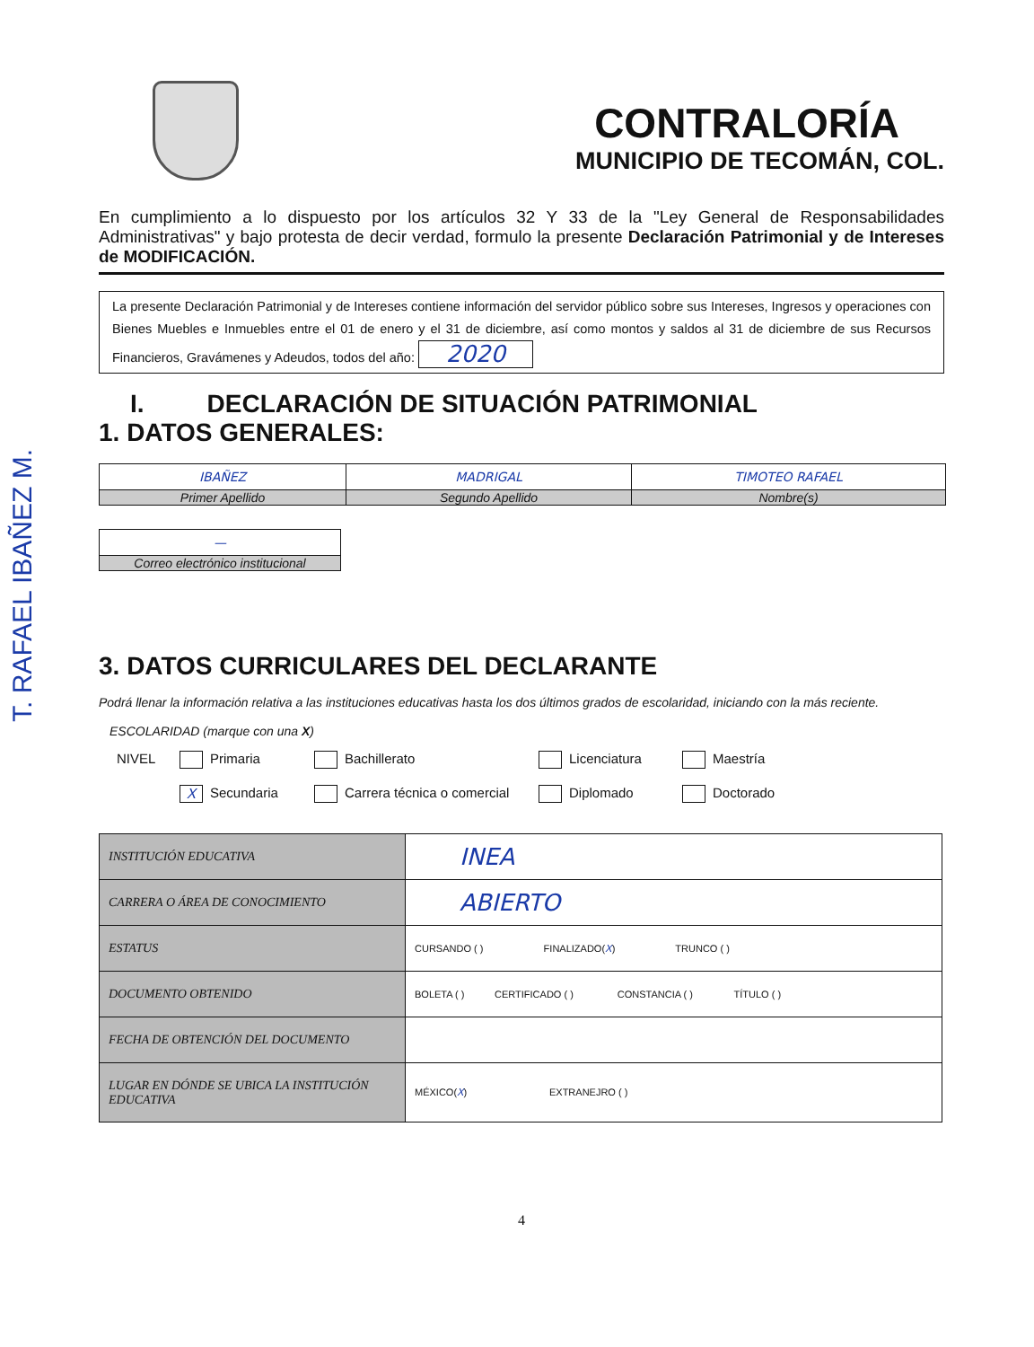T. RAFAEL IBAÑEZ M.
CONTRALORÍA
MUNICIPIO DE TECOMÁN, COL.
En cumplimiento a lo dispuesto por los artículos 32 Y 33 de la "Ley General de Responsabilidades Administrativas" y bajo protesta de decir verdad, formulo la presente Declaración Patrimonial y de Intereses de MODIFICACIÓN.
La presente Declaración Patrimonial y de Intereses contiene información del servidor público sobre sus Intereses, Ingresos y operaciones con Bienes Muebles e Inmuebles entre el 01 de enero y el 31 de diciembre, así como montos y saldos al 31 de diciembre de sus Recursos Financieros, Gravámenes y Adeudos, todos del año: 2020
I. DECLARACIÓN DE SITUACIÓN PATRIMONIAL
1. DATOS GENERALES:
| IBAÑEZ | MADRIGAL | TIMOTEO RAFAEL |
| Primer Apellido | Segundo Apellido | Nombre(s) |
| — |
| Correo electrónico institucional |
3. DATOS CURRICULARES DEL DECLARANTE
Podrá llenar la información relativa a las instituciones educativas hasta los dos últimos grados de escolaridad, iniciando con la más reciente.
ESCOLARIDAD (marque con una X)
NIVEL Primaria Bachillerato Licenciatura Maestría X Secundaria Carrera técnica o comercial Diplomado Doctorado
| INSTITUCIÓN EDUCATIVA | INEA |
| CARRERA O ÁREA DE CONOCIMIENTO | ABIERTO |
| ESTATUS | CURSANDO ( ) FINALIZADO( X ) TRUNCO ( ) |
| DOCUMENTO OBTENIDO | BOLETA ( ) CERTIFICADO ( ) CONSTANCIA ( ) TÍTULO ( ) |
| FECHA DE OBTENCIÓN DEL DOCUMENTO | |
| LUGAR EN DÓNDE SE UBICA LA INSTITUCIÓN EDUCATIVA | MÉXICO( X ) EXTRANEJRO ( ) |
4